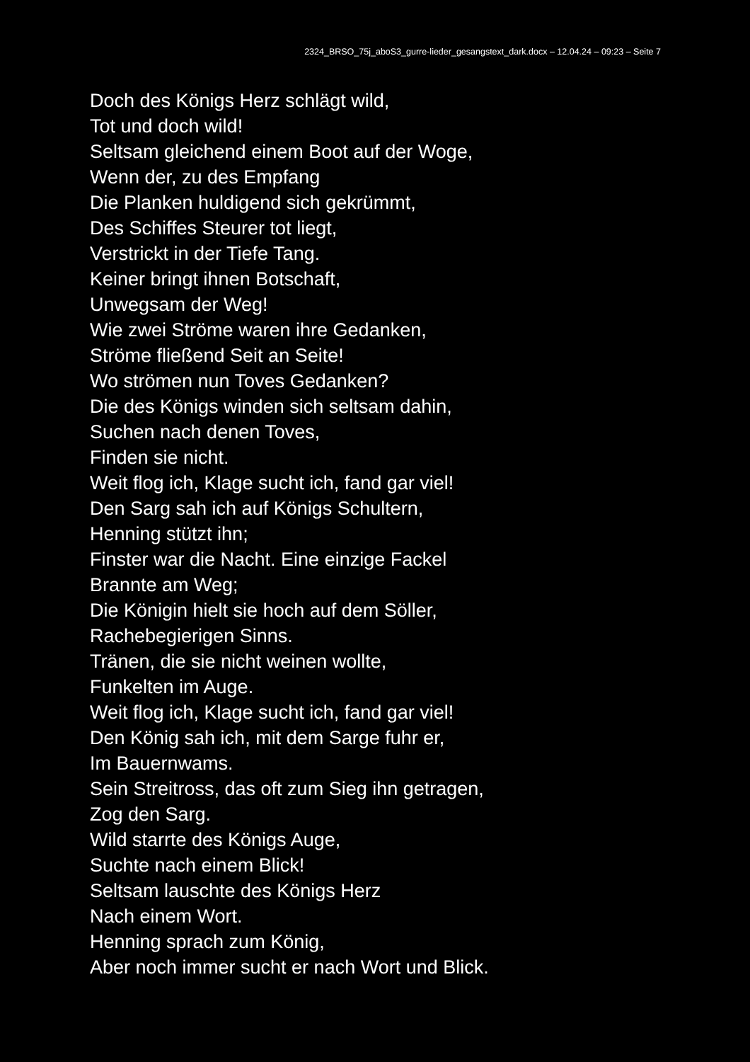2324_BRSO_75j_aboS3_gurre-lieder_gesangstext_dark.docx – 12.04.24 – 09:23 – Seite 7
Doch des Königs Herz schlägt wild,
Tot und doch wild!
Seltsam gleichend einem Boot auf der Woge,
Wenn der, zu des Empfang
Die Planken huldigend sich gekrümmt,
Des Schiffes Steurer tot liegt,
Verstrickt in der Tiefe Tang.
Keiner bringt ihnen Botschaft,
Unwegsam der Weg!
Wie zwei Ströme waren ihre Gedanken,
Ströme fließend Seit an Seite!
Wo strömen nun Toves Gedanken?
Die des Königs winden sich seltsam dahin,
Suchen nach denen Toves,
Finden sie nicht.
Weit flog ich, Klage sucht ich, fand gar viel!
Den Sarg sah ich auf Königs Schultern,
Henning stützt ihn;
Finster war die Nacht. Eine einzige Fackel
Brannte am Weg;
Die Königin hielt sie hoch auf dem Söller,
Rachebegierigen Sinns.
Tränen, die sie nicht weinen wollte,
Funkelten im Auge.
Weit flog ich, Klage sucht ich, fand gar viel!
Den König sah ich, mit dem Sarge fuhr er,
Im Bauernwams.
Sein Streitross, das oft zum Sieg ihn getragen,
Zog den Sarg.
Wild starrte des Königs Auge,
Suchte nach einem Blick!
Seltsam lauschte des Königs Herz
Nach einem Wort.
Henning sprach zum König,
Aber noch immer sucht er nach Wort und Blick.